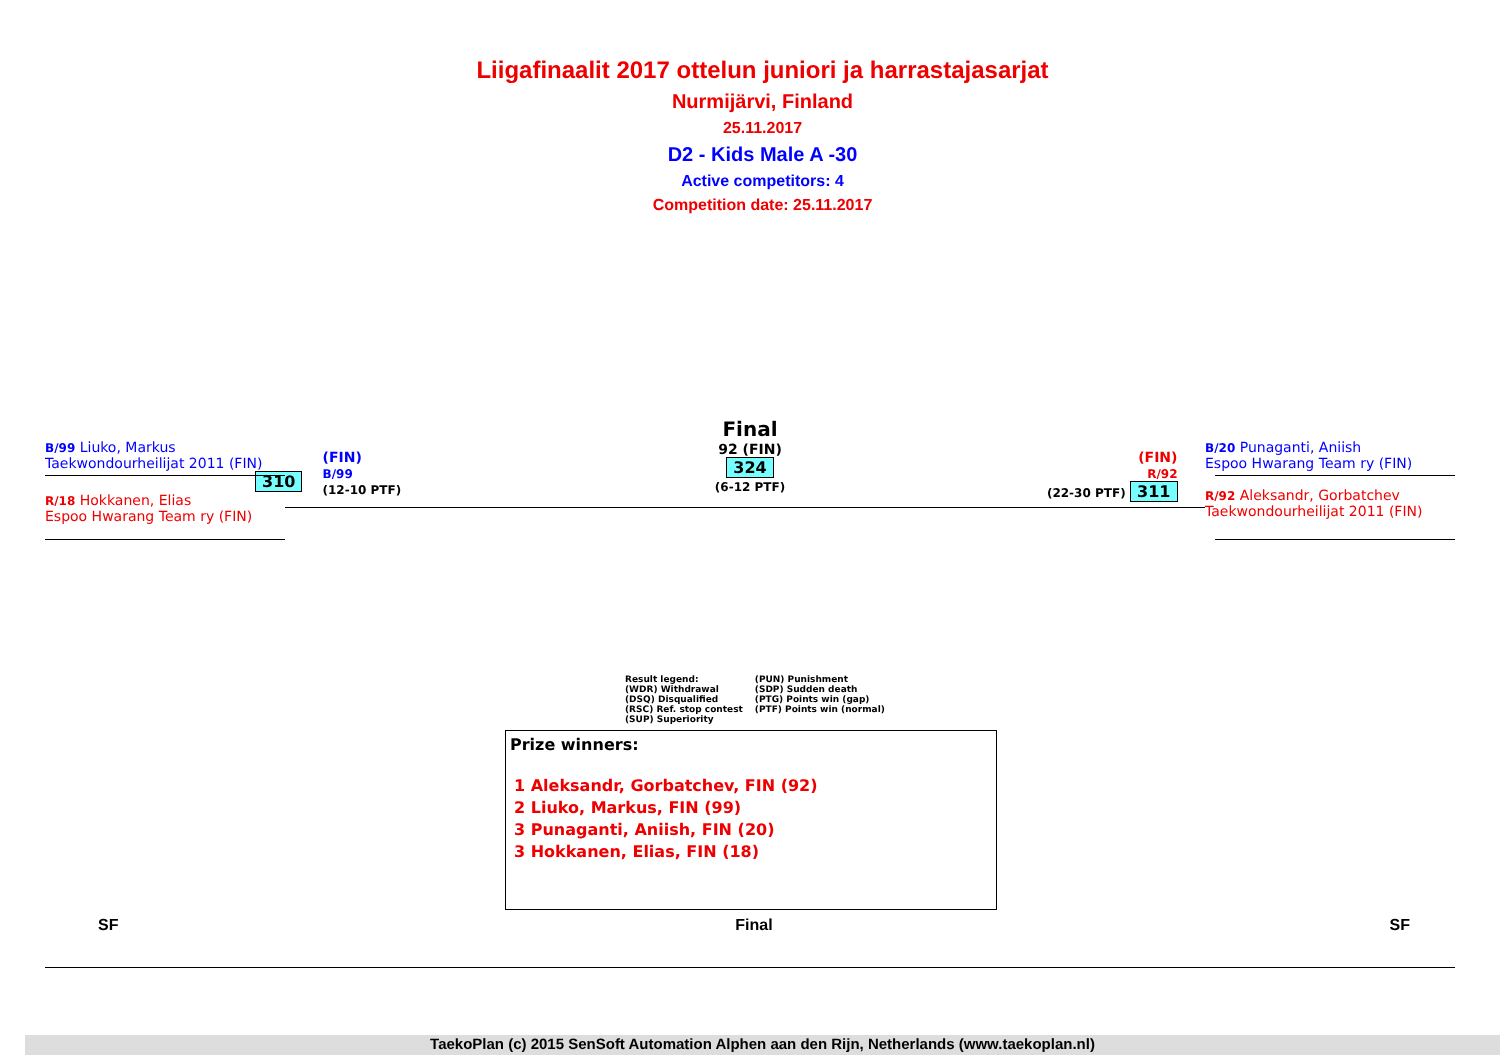Liigafinaalit 2017 ottelun juniori ja harrastajasarjat
Nurmijärvi, Finland
25.11.2017
D2 - Kids Male A -30
Active competitors: 4
Competition date: 25.11.2017
B/99 Liuko, Markus
Taekwondourheilijat 2011 (FIN)
310
R/18 Hokkanen, Elias
Espoo Hwarang Team ry (FIN)
(FIN)
B/99
(12-10 PTF)
Final
92 (FIN)
324
(6-12 PTF)
(FIN)
R/92
(22-30 PTF) 311
B/20 Punaganti, Aniish
Espoo Hwarang Team ry (FIN)
R/92 Aleksandr, Gorbatchev
Taekwondourheilijat 2011 (FIN)
Result legend:
(WDR) Withdrawal
(DSQ) Disqualified
(RSC) Ref. stop contest
(SUP) Superiority
(PUN) Punishment
(SDP) Sudden death
(PTG) Points win (gap)
(PTF) Points win (normal)
Prize winners:
1 Aleksandr, Gorbatchev, FIN (92)
2 Liuko, Markus, FIN (99)
3 Punaganti, Aniish, FIN (20)
3 Hokkanen, Elias, FIN (18)
SF Final SF
TaekoPlan (c) 2015 SenSoft Automation Alphen aan den Rijn, Netherlands (www.taekoplan.nl)